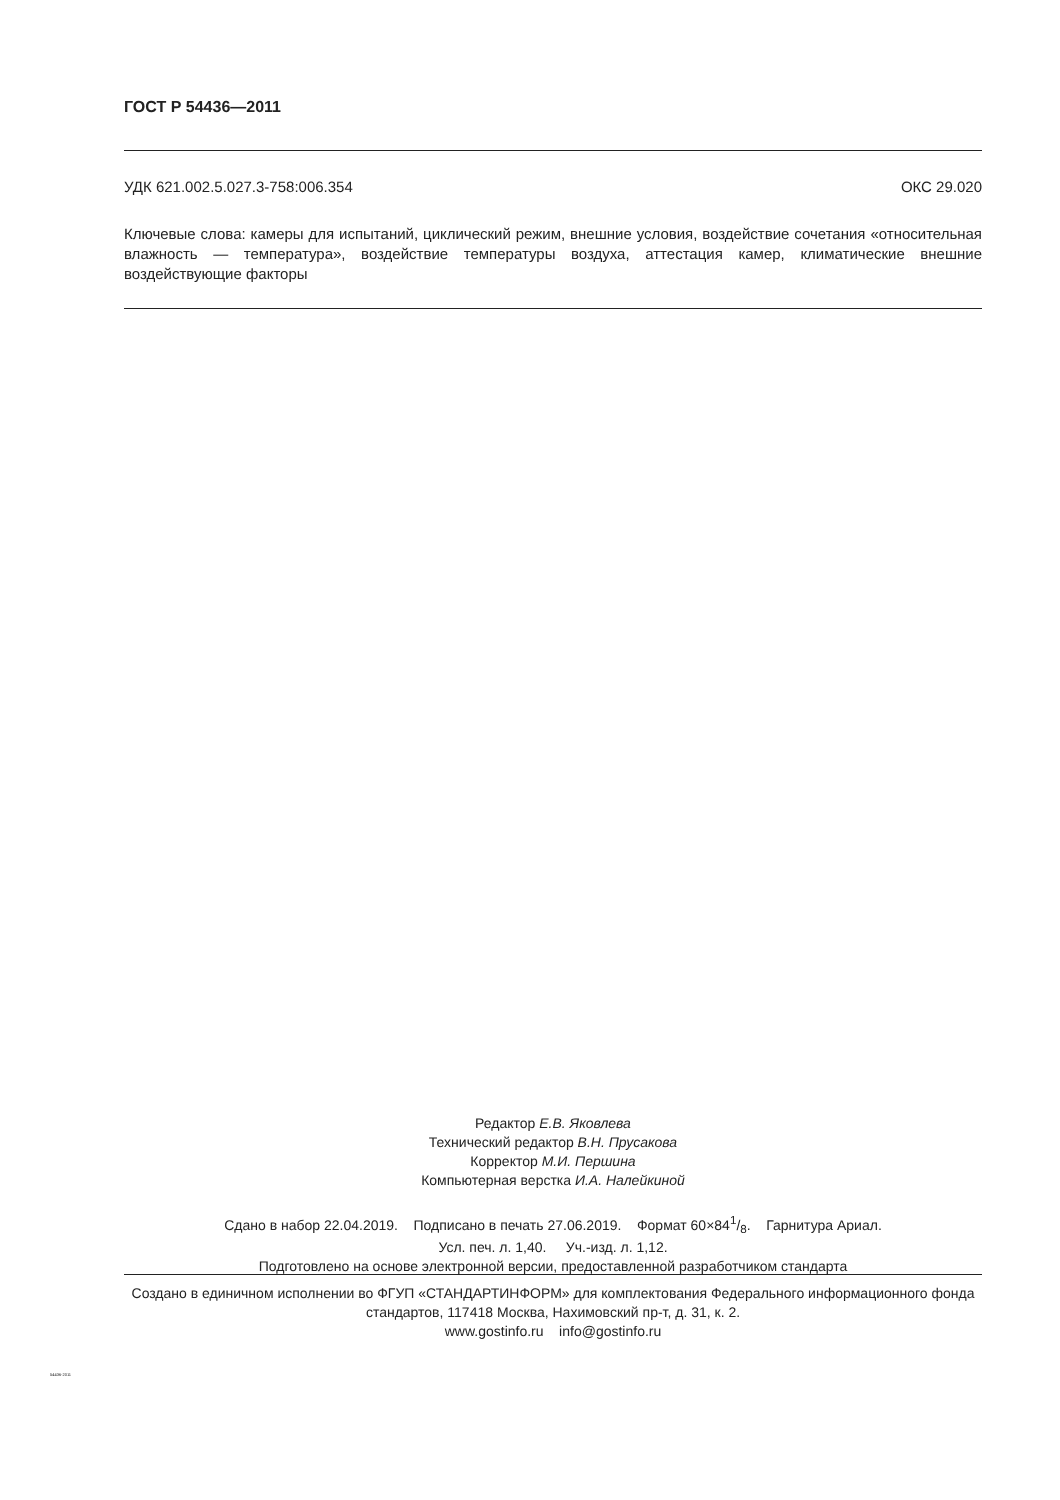ГОСТ Р 54436—2011
УДК 621.002.5.027.3-758:006.354 ОКС 29.020
Ключевые слова: камеры для испытаний, циклический режим, внешние условия, воздействие сочетания «относительная влажность — температура», воздействие температуры воздуха, аттестация камер, климатические внешние воздействующие факторы
Редактор Е.В. Яковлева
Технический редактор В.Н. Прусакова
Корректор М.И. Першина
Компьютерная верстка И.А. Налейкиной
Сдано в набор 22.04.2019. Подписано в печать 27.06.2019. Формат 60×841/8. Гарнитура Ариал.
Усл. печ. л. 1,40. Уч.-изд. л. 1,12.
Подготовлено на основе электронной версии, предоставленной разработчиком стандарта
Создано в единичном исполнении во ФГУП «СТАНДАРТИНФОРМ» для комплектования Федерального информационного фонда стандартов, 117418 Москва, Нахимовский пр-т, д. 31, к. 2.
www.gostinfo.ru info@gostinfo.ru
54436-2011